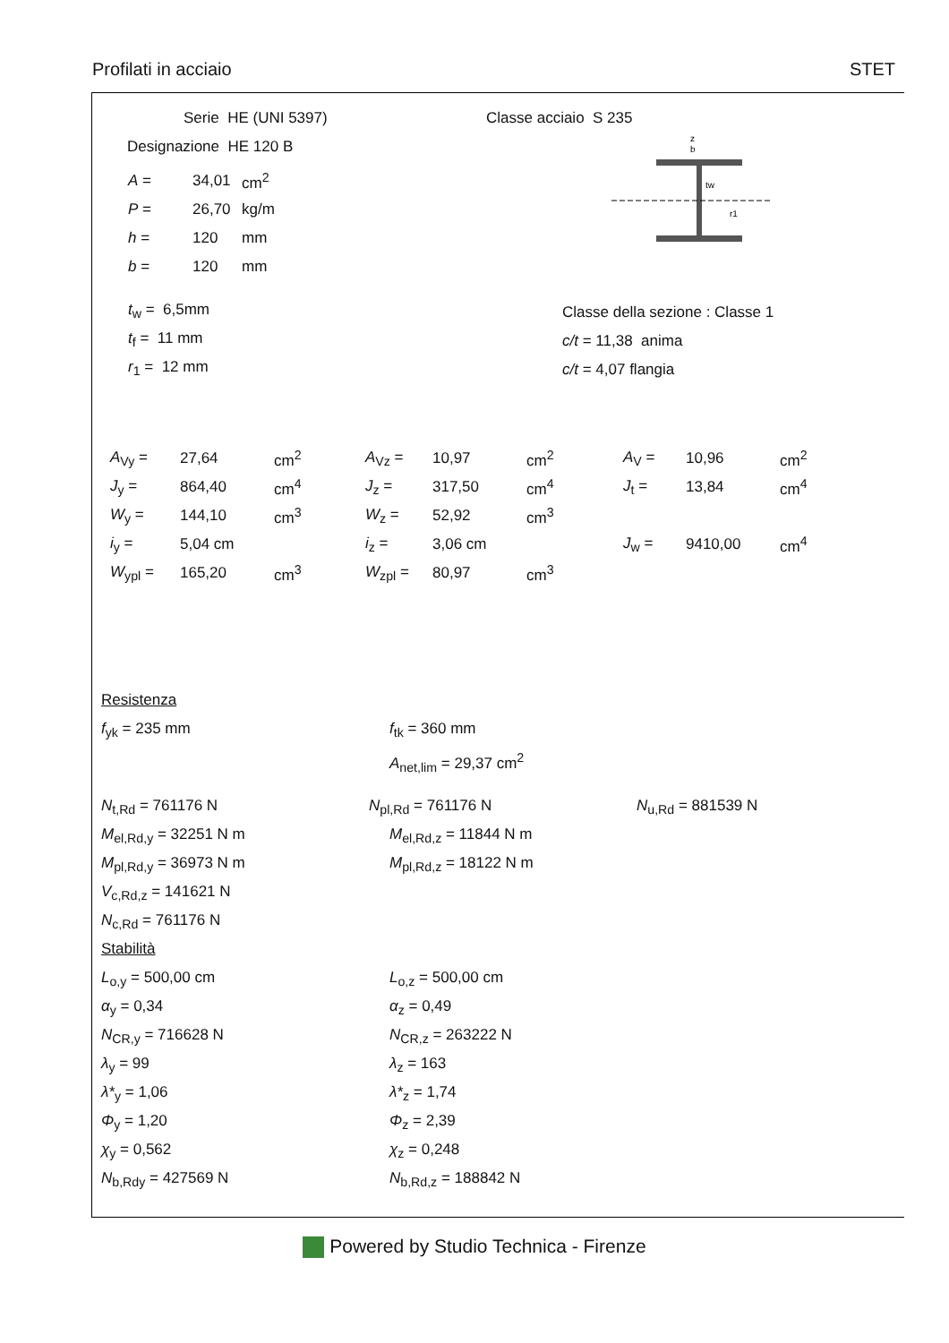Profilati in acciaio STET
Serie HE (UNI 5397)
Designazione HE 120 B
| A = | 34,01 | cm<sup>2</sup> |
| P = | 26,70 | kg/m |
| h = | 120 | mm |
| b = | 120 | mm |
t<sub>w</sub> = 6,5mm
t<sub>f</sub> = 11 mm
r<sub>1</sub> = 12 mm
Classe acciaio S 235
z
b
tw
r1
Classe della sezione : Classe 1
c/t = 11,38 anima
c/t = 4,07 flangia
| A<sub>Vy</sub> = | 27,64 | cm<sup>2</sup> | A<sub>Vz</sub> = | 10,97 | cm<sup>2</sup> | A<sub>V</sub> = | 10,96 | cm<sup>2</sup> |
| J<sub>y</sub> = | 864,40 | cm<sup>4</sup> | J<sub>z</sub> = | 317,50 | cm<sup>4</sup> | J<sub>t</sub> = | 13,84 | cm<sup>4</sup> |
| W<sub>y</sub> = | 144,10 | cm<sup>3</sup> | W<sub>z</sub> = | 52,92 | cm<sup>3</sup> | | | |
| i<sub>y</sub> = | 5,04 cm | | i<sub>z</sub> = | 3,06 cm | | J<sub>w</sub> = | 9410,00 | cm<sup>4</sup> |
| W<sub>ypl</sub> = | 165,20 | cm<sup>3</sup> | W<sub>zpl</sub> = | 80,97 | cm<sup>3</sup> | | | |
Resistenza
f<sub>yk</sub> = 235 mm f<sub>tk</sub> = 360 mm
A<sub>net,lim</sub> = 29,37 cm<sup>2</sup>
N<sub>t,Rd</sub> = 761176 N N<sub>pl,Rd</sub> = 761176 N N<sub>u,Rd</sub> = 881539 N
M<sub>el,Rd,y</sub> = 32251 N m M<sub>el,Rd,z</sub> = 11844 N m
M<sub>pl,Rd,y</sub> = 36973 N m M<sub>pl,Rd,z</sub> = 18122 N m
V<sub>c,Rd,z</sub> = 141621 N
N<sub>c,Rd</sub> = 761176 N
Stabilità
L<sub>o,y</sub> = 500,00 cm L<sub>o,z</sub> = 500,00 cm
α<sub>y</sub> = 0,34 α<sub>z</sub> = 0,49
N<sub>CR,y</sub> = 716628 N N<sub>CR,z</sub> = 263222 N
λ<sub>y</sub> = 99 λ<sub>z</sub> = 163
λ*<sub>y</sub> = 1,06 λ*<sub>z</sub> = 1,74
Φ<sub>y</sub> = 1,20 Φ<sub>z</sub> = 2,39
χ<sub>y</sub> = 0,562 χ<sub>z</sub> = 0,248
N<sub>b,Rdy</sub> = 427569 N N<sub>b,Rd,z</sub> = 188842 N
Powered by Studio Technica - Firenze